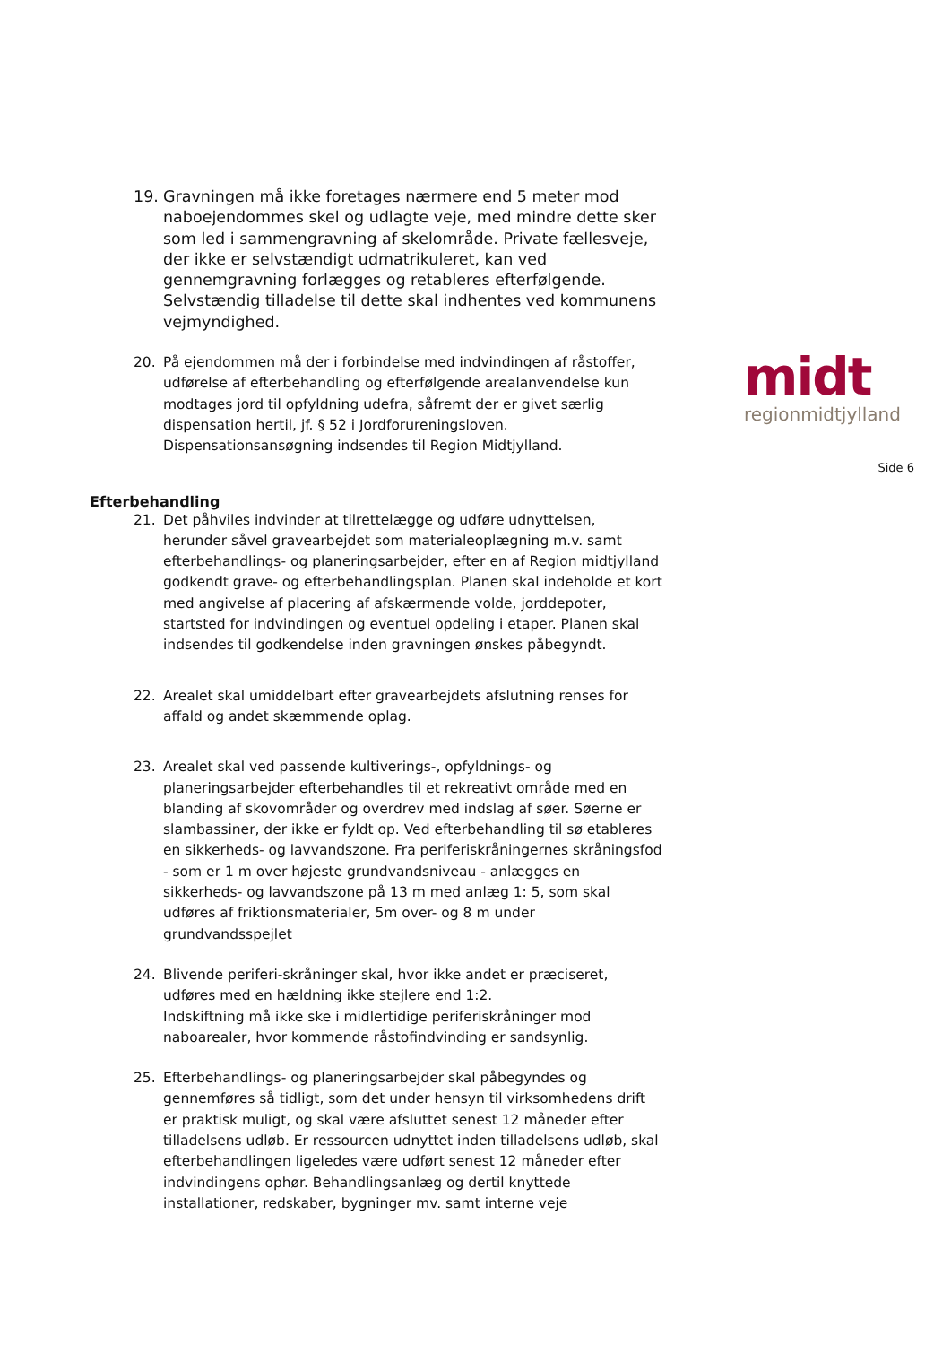midt
regionmidtjylland
Side 6
19. Gravningen må ikke foretages nærmere end 5 meter mod naboejendommes skel og udlagte veje, med mindre dette sker som led i sammengravning af skelområde. Private fællesveje, der ikke er selvstændigt udmatrikuleret, kan ved gennemgravning forlægges og retableres efterfølgende. Selvstændig tilladelse til dette skal indhentes ved kommunens vejmyndighed.
20. På ejendommen må der i forbindelse med indvindingen af råstoffer, udførelse af efterbehandling og efterfølgende arealanvendelse kun modtages jord til opfyldning udefra, såfremt der er givet særlig dispensation hertil, jf. § 52 i Jordforureningsloven. Dispensationsansøgning indsendes til Region Midtjylland.
Efterbehandling
21. Det påhviles indvinder at tilrettelægge og udføre udnyttelsen, herunder såvel gravearbejdet som materialeoplægning m.v. samt efterbehandlings- og planeringsarbejder, efter en af Region midtjylland godkendt grave- og efterbehandlingsplan. Planen skal indeholde et kort med angivelse af placering af afskærmende volde, jorddepoter, startsted for indvindingen og eventuel opdeling i etaper. Planen skal indsendes til godkendelse inden gravningen ønskes påbegyndt.
22. Arealet skal umiddelbart efter gravearbejdets afslutning renses for affald og andet skæmmende oplag.
23. Arealet skal ved passende kultiverings-, opfyldnings- og planeringsarbejder efterbehandles til et rekreativt område med en blanding af skovområder og overdrev med indslag af søer. Søerne er slambassiner, der ikke er fyldt op. Ved efterbehandling til sø etableres en sikkerheds- og lavvandszone. Fra periferiskråningernes skråningsfod - som er 1 m over højeste grundvandsniveau - anlægges en sikkerheds- og lavvandszone på 13 m med anlæg 1: 5, som skal udføres af friktionsmaterialer, 5m over- og 8 m under grundvandsspejlet
24. Blivende periferi-skråninger skal, hvor ikke andet er præciseret, udføres med en hældning ikke stejlere end 1:2.
Indskiftning må ikke ske i midlertidige periferiskråninger mod naboarealer, hvor kommende råstofindvinding er sandsynlig.
25. Efterbehandlings- og planeringsarbejder skal påbegyndes og gennemføres så tidligt, som det under hensyn til virksomhedens drift er praktisk muligt, og skal være afsluttet senest 12 måneder efter tilladelsens udløb. Er ressourcen udnyttet inden tilladelsens udløb, skal efterbehandlingen ligeledes være udført senest 12 måneder efter indvindingens ophør. Behandlingsanlæg og dertil knyttede installationer, redskaber, bygninger mv. samt interne veje